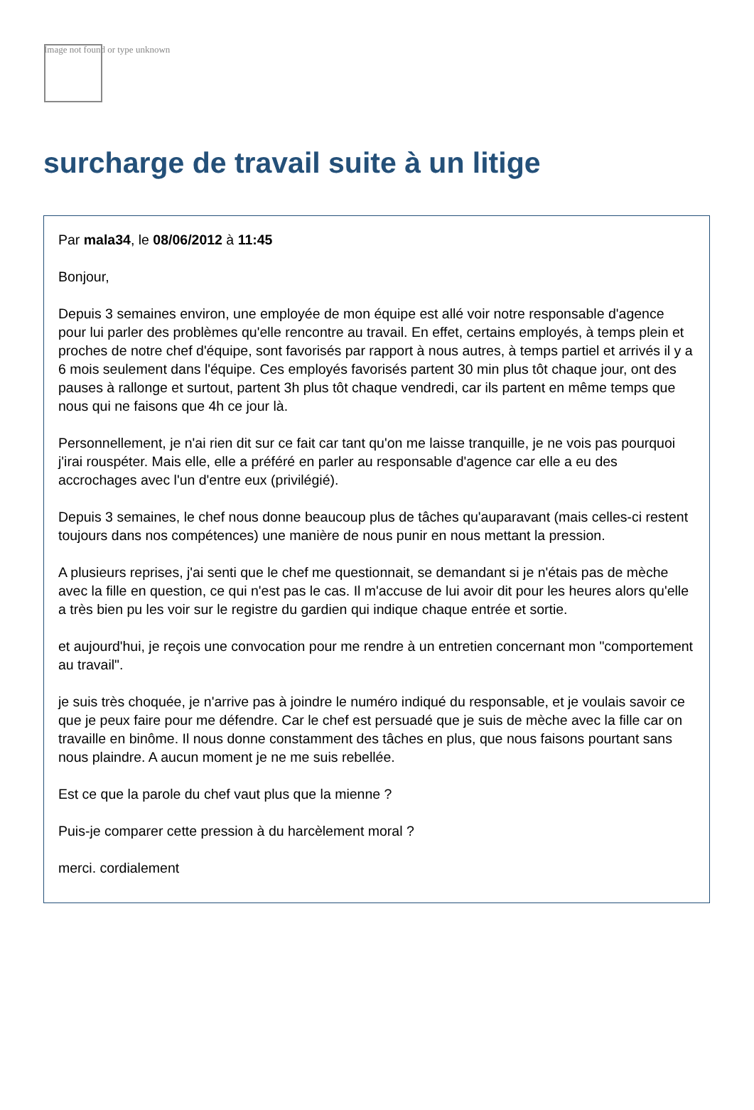Image not found or type unknown
surcharge de travail suite à un litige
Par mala34, le 08/06/2012 à 11:45
Bonjour,
Depuis 3 semaines environ, une employée de mon équipe est allé voir notre responsable d'agence pour lui parler des problèmes qu'elle rencontre au travail. En effet, certains employés, à temps plein et proches de notre chef d'équipe, sont favorisés par rapport à nous autres, à temps partiel et arrivés il y a 6 mois seulement dans l'équipe. Ces employés favorisés partent 30 min plus tôt chaque jour, ont des pauses à rallonge et surtout, partent 3h plus tôt chaque vendredi, car ils partent en même temps que nous qui ne faisons que 4h ce jour là.
Personnellement, je n'ai rien dit sur ce fait car tant qu'on me laisse tranquille, je ne vois pas pourquoi j'irai rouspéter. Mais elle, elle a préféré en parler au responsable d'agence car elle a eu des accrochages avec l'un d'entre eux (privilégié).
Depuis 3 semaines, le chef nous donne beaucoup plus de tâches qu'auparavant (mais celles-ci restent toujours dans nos compétences) une manière de nous punir en nous mettant la pression.
A plusieurs reprises, j'ai senti que le chef me questionnait, se demandant si je n'étais pas de mèche avec la fille en question, ce qui n'est pas le cas. Il m'accuse de lui avoir dit pour les heures alors qu'elle a très bien pu les voir sur le registre du gardien qui indique chaque entrée et sortie.
et aujourd'hui, je reçois une convocation pour me rendre à un entretien concernant mon "comportement au travail".
je suis très choquée, je n'arrive pas à joindre le numéro indiqué du responsable, et je voulais savoir ce que je peux faire pour me défendre. Car le chef est persuadé que je suis de mèche avec la fille car on travaille en binôme. Il nous donne constamment des tâches en plus, que nous faisons pourtant sans nous plaindre. A aucun moment je ne me suis rebellée.
Est ce que la parole du chef vaut plus que la mienne ?
Puis-je comparer cette pression à du harcèlement moral ?
merci. cordialement